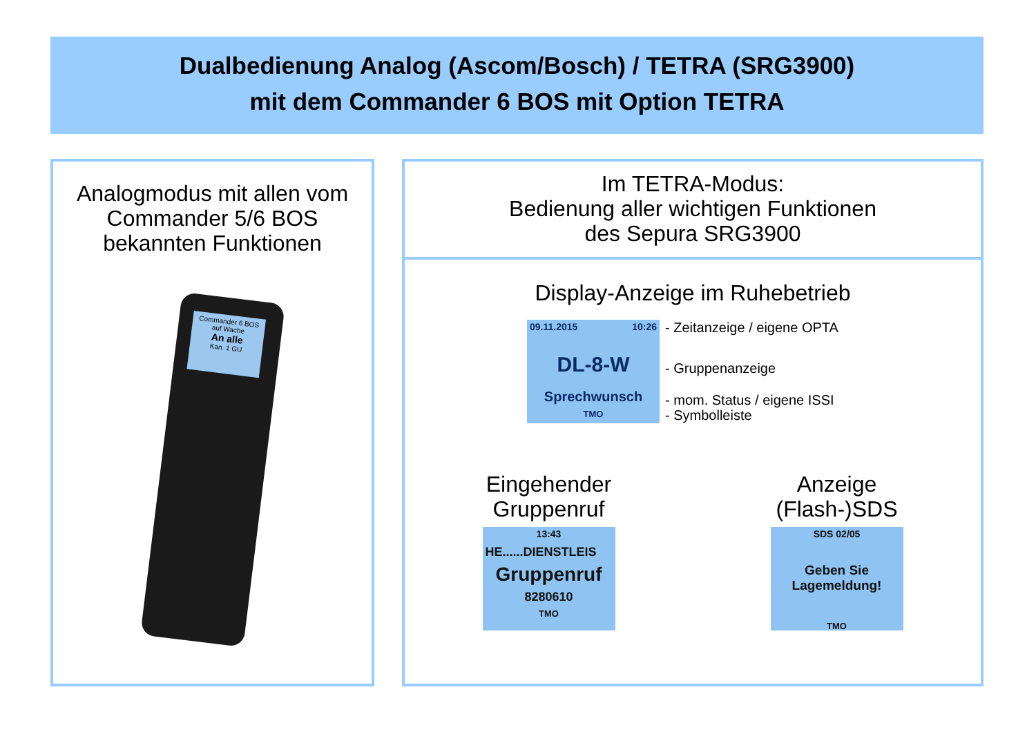Dualbedienung Analog (Ascom/Bosch) / TETRA (SRG3900)
mit dem Commander 6 BOS mit Option TETRA
Analogmodus mit allen vom
Commander 5/6 BOS
bekannten Funktionen
Commander 6 BOS
auf Wache
An alle
Kan. 1 GU
Im TETRA-Modus:
Bedienung aller wichtigen Funktionen
des Sepura SRG3900
Display-Anzeige im Ruhebetrieb
09.11.2015 10:26
DL-8-W
Sprechwunsch
TMO
- Zeitanzeige / eigene OPTA
- Gruppenanzeige
- mom. Status / eigene ISSI
- Symbolleiste
Eingehender
Gruppenruf
13:43
HE......DIENSTLEIS
Gruppenruf
8280610
TMO
Anzeige
(Flash-)SDS
SDS 02/05
Geben Sie
Lagemeldung!
TMO